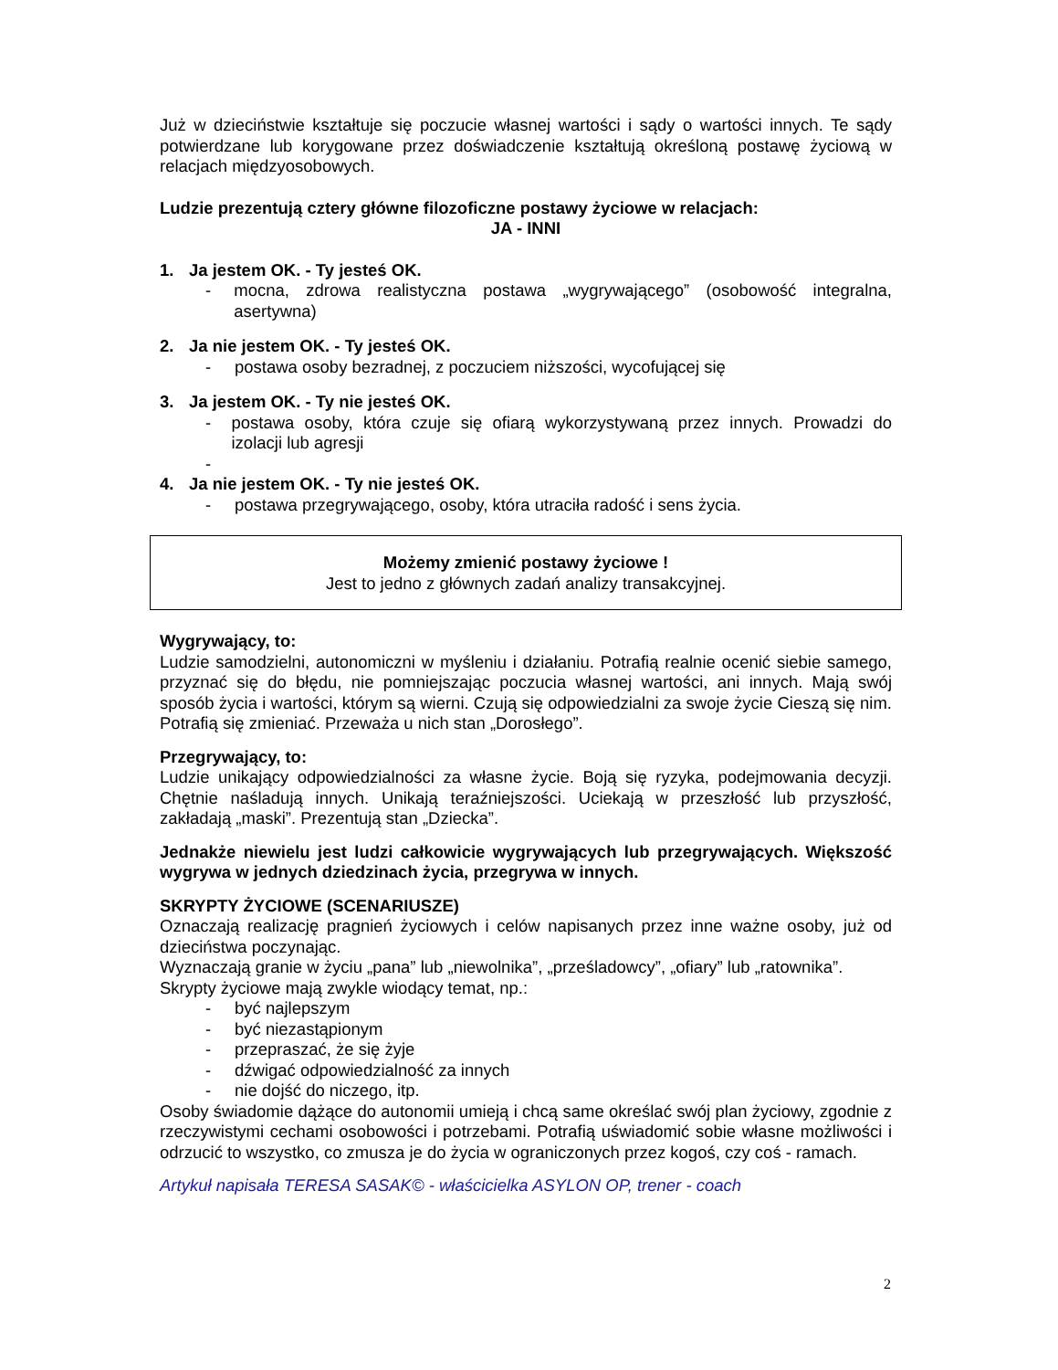Już w dzieciństwie kształtuje się poczucie własnej wartości i sądy o wartości innych. Te sądy potwierdzane lub korygowane przez doświadczenie kształtują określoną postawę życiową w relacjach międzyosobowych.
Ludzie prezentują cztery główne filozoficzne postawy życiowe w relacjach:
JA - INNI
1. Ja jestem OK. - Ty jesteś OK.
- mocna, zdrowa realistyczna postawa „wygrywającego” (osobowość integralna, asertywna)
2. Ja nie jestem OK. - Ty jesteś OK.
- postawa osoby bezradnej, z poczuciem niższości, wycofującej się
3. Ja jestem OK. - Ty nie jesteś OK.
- postawa osoby, która czuje się ofiarą wykorzystywaną przez innych. Prowadzi do izolacji lub agresji
-
4. Ja nie jestem OK. - Ty nie jesteś OK.
- postawa przegrywającego, osoby, która utraciła radość i sens życia.
Możemy zmienić postawy życiowe !
Jest to jedno z głównych zadań analizy transakcyjnej.
Wygrywający, to:
Ludzie samodzielni, autonomiczni w myśleniu i działaniu. Potrafią realnie ocenić siebie samego, przyznać się do błędu, nie pomniejszając poczucia własnej wartości, ani innych. Mają swój sposób życia i wartości, którym są wierni. Czują się odpowiedzialni za swoje życie Cieszą się nim. Potrafią się zmieniać. Przeważa u nich stan „Dorosłego”.
Przegrywający, to:
Ludzie unikający odpowiedzialności za własne życie. Boją się ryzyka, podejmowania decyzji. Chętnie naśladują innych. Unikają teraźniejszości. Uciekają w przeszłość lub przyszłość, zakładają „maski”. Prezentują stan „Dziecka”.
Jednakże niewielu jest ludzi całkowicie wygrywających lub przegrywających. Większość wygrywa w jednych dziedzinach życia, przegrywa w innych.
SKRYPTY ŻYCIOWE (SCENARIUSZE)
Oznaczają realizację pragnień życiowych i celów napisanych przez inne ważne osoby, już od dzieciństwa poczynając.
Wyznaczają granie w życiu „pana” lub „niewolnika”, „prześladowcy”, „ofiary” lub „ratownika”.
Skrypty życiowe mają zwykle wiodący temat, np.:
- być najlepszym
- być niezastąpionym
- przepraszać, że się żyje
- dźwigać odpowiedzialność za innych
- nie dojść do niczego, itp.
Osoby świadomie dążące do autonomii umieją i chcą same określać swój plan życiowy, zgodnie z rzeczywistymi cechami osobowości i potrzebami. Potrafią uświadomić sobie własne możliwości i odrzucić to wszystko, co zmusza je do życia w ograniczonych przez kogoś, czy coś - ramach.
Artykuł napisała TERESA SASAK© - właścicielka ASYLON OP, trener - coach
2